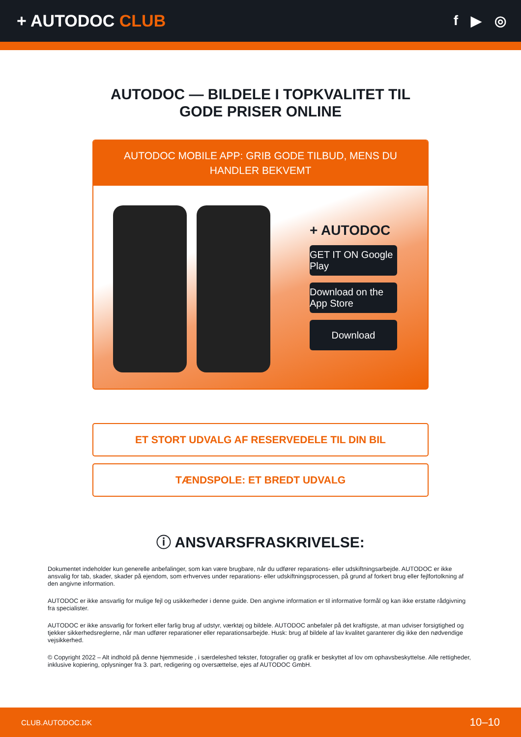+ AUTODOC CLUB
f ▶ ◎
AUTODOC — BILDELE I TOPKVALITET TIL GODE PRISER ONLINE
AUTODOC MOBILE APP: GRIB GODE TILBUD, MENS DU HANDLER BEKVEMT
+ AUTODOC
GET IT ON Google Play
Download on the App Store
Download
ET STORT UDVALG AF RESERVEDELE TIL DIN BIL
TÆNDSPOLE: ET BREDT UDVALG
ⓘ ANSVARSFRASKRIVELSE:
Dokumentet indeholder kun generelle anbefalinger, som kan være brugbare, når du udfører reparations- eller udskiftningsarbejde. AUTODOC er ikke ansvalig for tab, skader, skader på ejendom, som erhverves under reparations- eller udskiftningsprocessen, på grund af forkert brug eller fejlfortolkning af den angivne information.
AUTODOC er ikke ansvarlig for mulige fejl og usikkerheder i denne guide. Den angivne information er til informative formål og kan ikke erstatte rådgivning fra specialister.
AUTODOC er ikke ansvarlig for forkert eller farlig brug af udstyr, værktøj og bildele. AUTODOC anbefaler på det kraftigste, at man udviser forsigtighed og tjekker sikkerhedsreglerne, når man udfører reparationer eller reparationsarbejde. Husk: brug af bildele af lav kvalitet garanterer dig ikke den nødvendige vejsikkerhed.
© Copyright 2022 – Alt indhold på denne hjemmeside , i særdeleshed tekster, fotografier og grafik er beskyttet af lov om ophavsbeskyttelse. Alle rettigheder, inklusive kopiering, oplysninger fra 3. part, redigering og oversættelse, ejes af AUTODOC GmbH.
CLUB.AUTODOC.DK 10–10